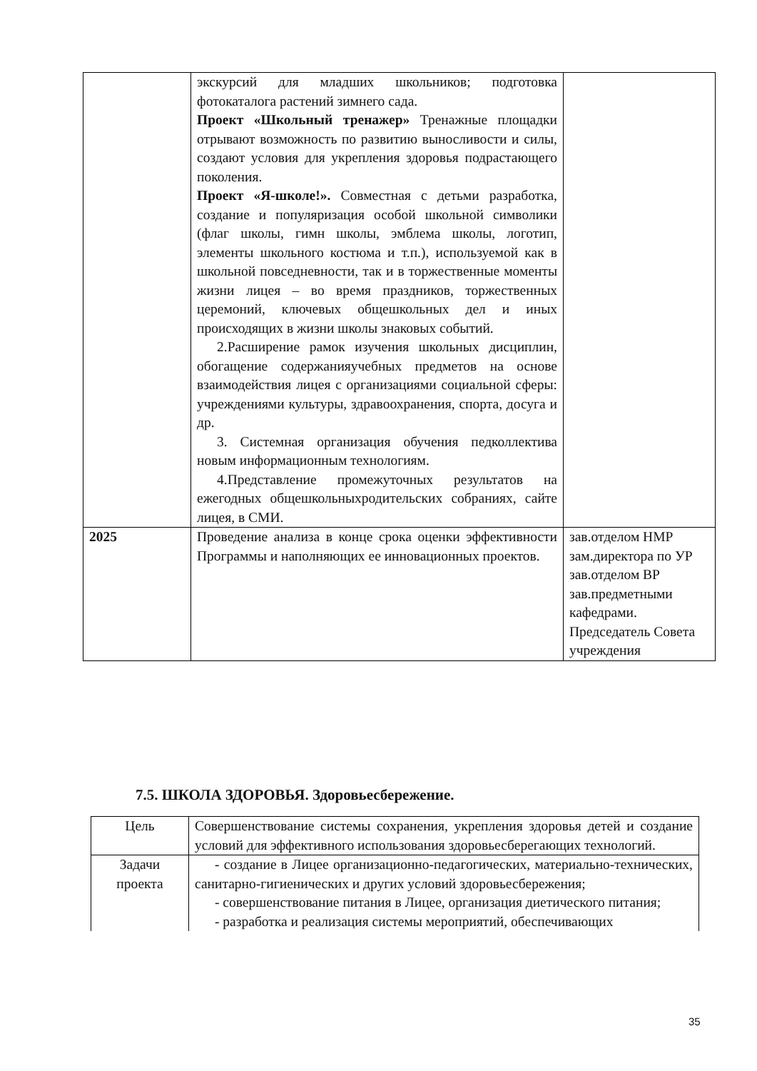| | экскурсий для младших школьников; подготовка фотокаталога растений зимнего сада. Проект «Школьный тренажер» Тренажные площадки отрывают возможность по развитию выносливости и силы, создают условия для укрепления здоровья подрастающего поколения. Проект «Я-школе!». Совместная с детьми разработка, создание и популяризация особой школьной символики (флаг школы, гимн школы, эмблема школы, логотип, элементы школьного костюма и т.п.), используемой как в школьной повседневности, так и в торжественные моменты жизни лицея – во время праздников, торжественных церемоний, ключевых общешкольных дел и иных происходящих в жизни школы знаковых событий. 2.Расширение рамок изучения школьных дисциплин, обогащение содержанияучебных предметов на основе взаимодействия лицея с организациями социальной сферы: учреждениями культуры, здравоохранения, спорта, досуга и др. 3. Системная организация обучения педколлектива новым информационным технологиям. 4.Представление промежуточных результатов на ежегодных общешкольныхродительских собраниях, сайте лицея, в СМИ. | |
| 2025 | Проведение анализа в конце срока оценки эффективности Программы и наполняющих ее инновационных проектов. | зав.отделом НМР зам.директора по УР зав.отделом ВР зав.предметными кафедрами. Председатель Совета учреждения |
7.5. ШКОЛА ЗДОРОВЬЯ. Здоровьесбережение.
| Цель | Совершенствование системы сохранения, укрепления здоровья детей и создание условий для эффективного использования здоровьесберегающих технологий. |
| Задачи проекта | - создание в Лицее организационно-педагогических, материально-технических, санитарно-гигиенических и других условий здоровьесбережения; - совершенствование питания в Лицее, организация диетического питания; - разработка и реализация системы мероприятий, обеспечивающих |
35